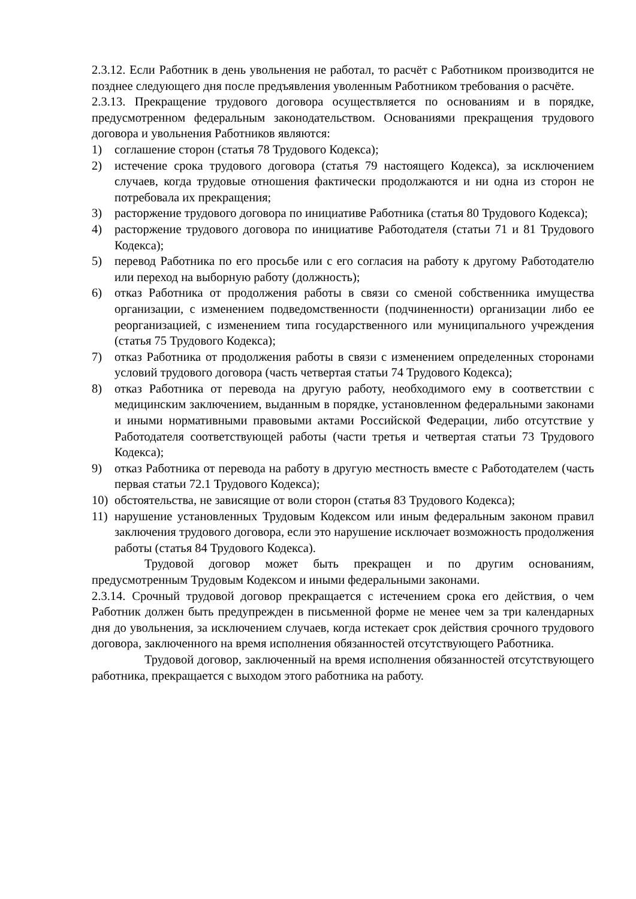2.3.12. Если Работник в день увольнения не работал, то расчёт с Работником производится не позднее следующего дня после предъявления уволенным Работником требования о расчёте.
2.3.13. Прекращение трудового договора осуществляется по основаниям и в порядке, предусмотренном федеральным законодательством. Основаниями прекращения трудового договора и увольнения Работников являются:
1) соглашение сторон (статья 78 Трудового Кодекса);
2) истечение срока трудового договора (статья 79 настоящего Кодекса), за исключением случаев, когда трудовые отношения фактически продолжаются и ни одна из сторон не потребовала их прекращения;
3) расторжение трудового договора по инициативе Работника (статья 80 Трудового Кодекса);
4) расторжение трудового договора по инициативе Работодателя (статьи 71 и 81 Трудового Кодекса);
5) перевод Работника по его просьбе или с его согласия на работу к другому Работодателю или переход на выборную работу (должность);
6) отказ Работника от продолжения работы в связи со сменой собственника имущества организации, с изменением подведомственности (подчиненности) организации либо ее реорганизацией, с изменением типа государственного или муниципального учреждения (статья 75 Трудового Кодекса);
7) отказ Работника от продолжения работы в связи с изменением определенных сторонами условий трудового договора (часть четвертая статьи 74 Трудового Кодекса);
8) отказ Работника от перевода на другую работу, необходимого ему в соответствии с медицинским заключением, выданным в порядке, установленном федеральными законами и иными нормативными правовыми актами Российской Федерации, либо отсутствие у Работодателя соответствующей работы (части третья и четвертая статьи 73 Трудового Кодекса);
9) отказ Работника от перевода на работу в другую местность вместе с Работодателем (часть первая статьи 72.1 Трудового Кодекса);
10) обстоятельства, не зависящие от воли сторон (статья 83 Трудового Кодекса);
11) нарушение установленных Трудовым Кодексом или иным федеральным законом правил заключения трудового договора, если это нарушение исключает возможность продолжения работы (статья 84 Трудового Кодекса).
Трудовой договор может быть прекращен и по другим основаниям, предусмотренным Трудовым Кодексом и иными федеральными законами.
2.3.14. Срочный трудовой договор прекращается с истечением срока его действия, о чем Работник должен быть предупрежден в письменной форме не менее чем за три календарных дня до увольнения, за исключением случаев, когда истекает срок действия срочного трудового договора, заключенного на время исполнения обязанностей отсутствующего Работника.
Трудовой договор, заключенный на время исполнения обязанностей отсутствующего работника, прекращается с выходом этого работника на работу.